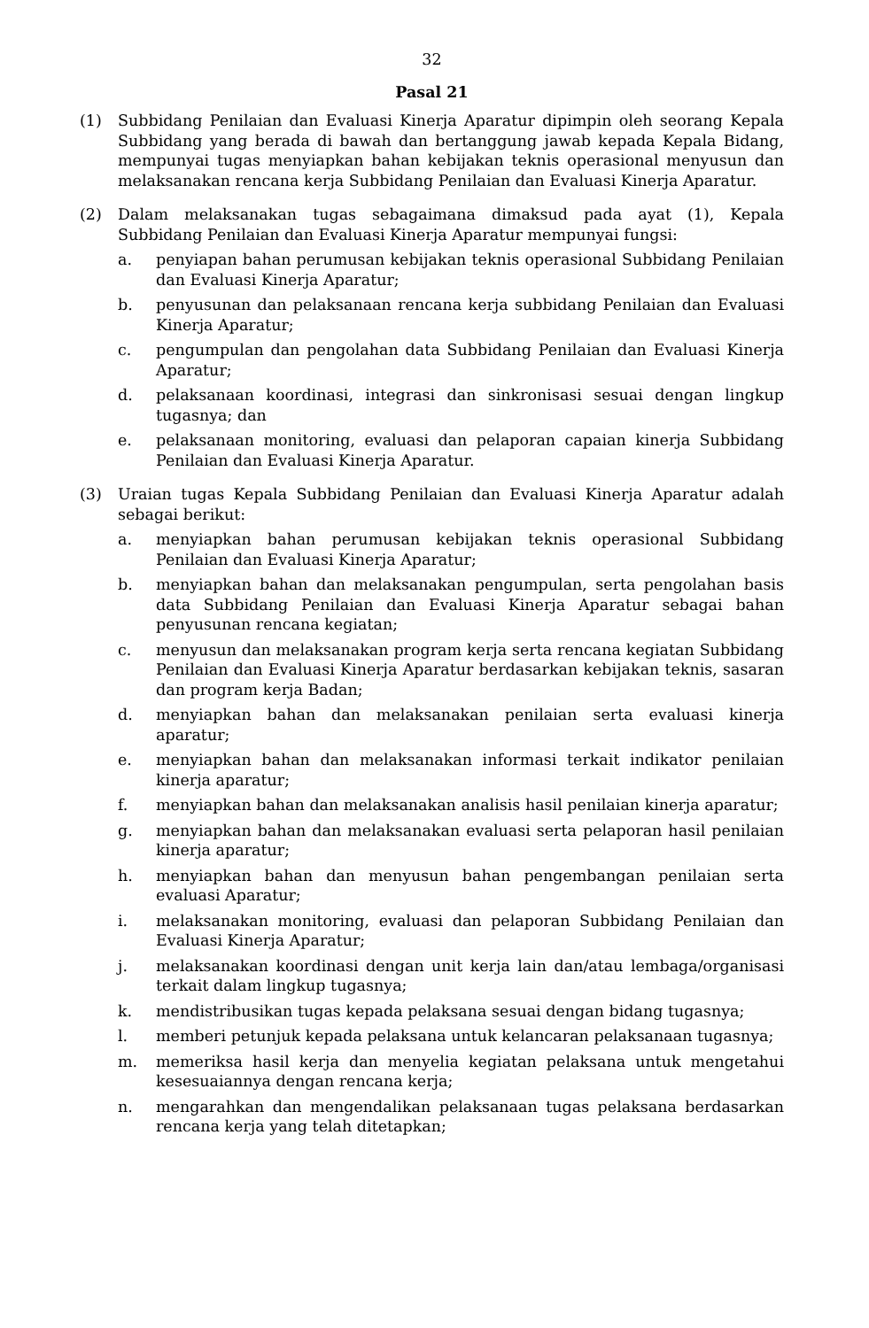32
Pasal 21
(1) Subbidang Penilaian dan Evaluasi Kinerja Aparatur dipimpin oleh seorang Kepala Subbidang yang berada di bawah dan bertanggung jawab kepada Kepala Bidang, mempunyai tugas menyiapkan bahan kebijakan teknis operasional menyusun dan melaksanakan rencana kerja Subbidang Penilaian dan Evaluasi Kinerja Aparatur.
(2) Dalam melaksanakan tugas sebagaimana dimaksud pada ayat (1), Kepala Subbidang Penilaian dan Evaluasi Kinerja Aparatur mempunyai fungsi:
a. penyiapan bahan perumusan kebijakan teknis operasional Subbidang Penilaian dan Evaluasi Kinerja Aparatur;
b. penyusunan dan pelaksanaan rencana kerja subbidang Penilaian dan Evaluasi Kinerja Aparatur;
c. pengumpulan dan pengolahan data Subbidang Penilaian dan Evaluasi Kinerja Aparatur;
d. pelaksanaan koordinasi, integrasi dan sinkronisasi sesuai dengan lingkup tugasnya; dan
e. pelaksanaan monitoring, evaluasi dan pelaporan capaian kinerja Subbidang Penilaian dan Evaluasi Kinerja Aparatur.
(3) Uraian tugas Kepala Subbidang Penilaian dan Evaluasi Kinerja Aparatur adalah sebagai berikut:
a. menyiapkan bahan perumusan kebijakan teknis operasional Subbidang Penilaian dan Evaluasi Kinerja Aparatur;
b. menyiapkan bahan dan melaksanakan pengumpulan, serta pengolahan basis data Subbidang Penilaian dan Evaluasi Kinerja Aparatur sebagai bahan penyusunan rencana kegiatan;
c. menyusun dan melaksanakan program kerja serta rencana kegiatan Subbidang Penilaian dan Evaluasi Kinerja Aparatur berdasarkan kebijakan teknis, sasaran dan program kerja Badan;
d. menyiapkan bahan dan melaksanakan penilaian serta evaluasi kinerja aparatur;
e. menyiapkan bahan dan melaksanakan informasi terkait indikator penilaian kinerja aparatur;
f. menyiapkan bahan dan melaksanakan analisis hasil penilaian kinerja aparatur;
g. menyiapkan bahan dan melaksanakan evaluasi serta pelaporan hasil penilaian kinerja aparatur;
h. menyiapkan bahan dan menyusun bahan pengembangan penilaian serta evaluasi Aparatur;
i. melaksanakan monitoring, evaluasi dan pelaporan Subbidang Penilaian dan Evaluasi Kinerja Aparatur;
j. melaksanakan koordinasi dengan unit kerja lain dan/atau lembaga/organisasi terkait dalam lingkup tugasnya;
k. mendistribusikan tugas kepada pelaksana sesuai dengan bidang tugasnya;
l. memberi petunjuk kepada pelaksana untuk kelancaran pelaksanaan tugasnya;
m. memeriksa hasil kerja dan menyelia kegiatan pelaksana untuk mengetahui kesesuaiannya dengan rencana kerja;
n. mengarahkan dan mengendalikan pelaksanaan tugas pelaksana berdasarkan rencana kerja yang telah ditetapkan;